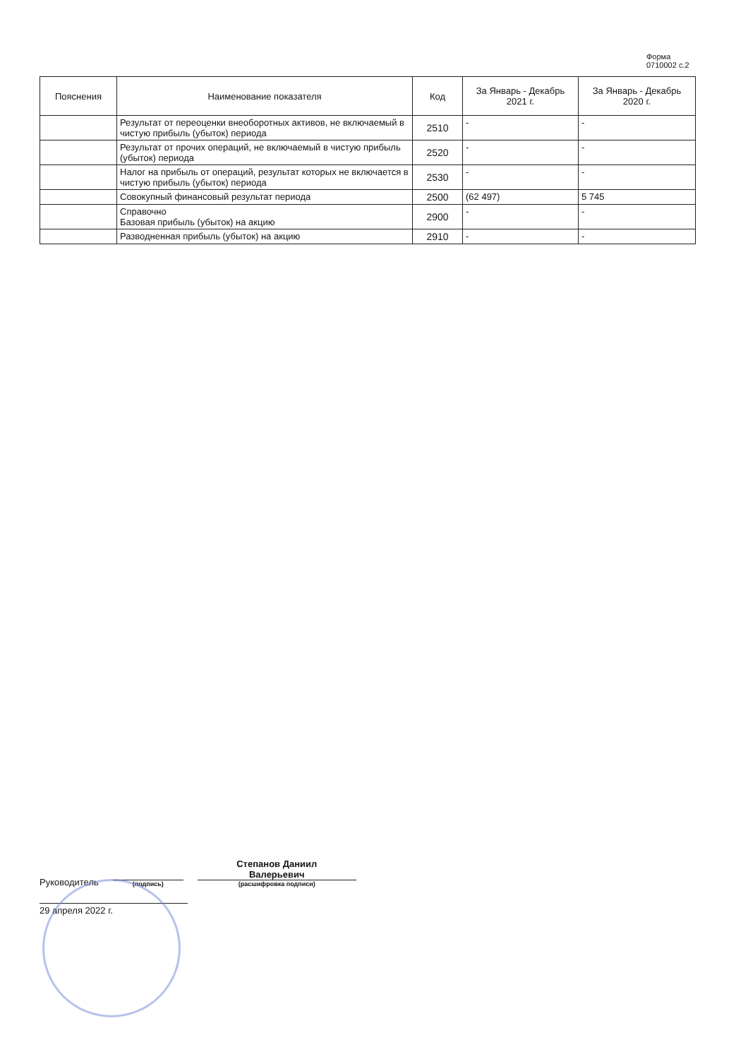Форма 0710002 с.2
| Пояснения | Наименование показателя | Код | За Январь - Декабрь 2021 г. | За Январь - Декабрь 2020 г. |
| --- | --- | --- | --- | --- |
| | Результат от переоценки внеоборотных активов, не включаемый в чистую прибыль (убыток) периода | 2510 | - | - |
| | Результат от прочих операций, не включаемый в чистую прибыль (убыток) периода | 2520 | - | - |
| | Налог на прибыль от операций, результат которых не включается в чистую прибыль (убыток) периода | 2530 | - | - |
| | Совокупный финансовый результат периода | 2500 | (62 497) | 5 745 |
| | Справочно Базовая прибыль (убыток) на акцию | 2900 | - | - |
| | Разводненная прибыль (убыток) на акцию | 2910 | - | - |
Руководитель
(подпись)
Степанов Даниил
Валерьевич
(расшифровка подписи)
29 апреля 2022 г.